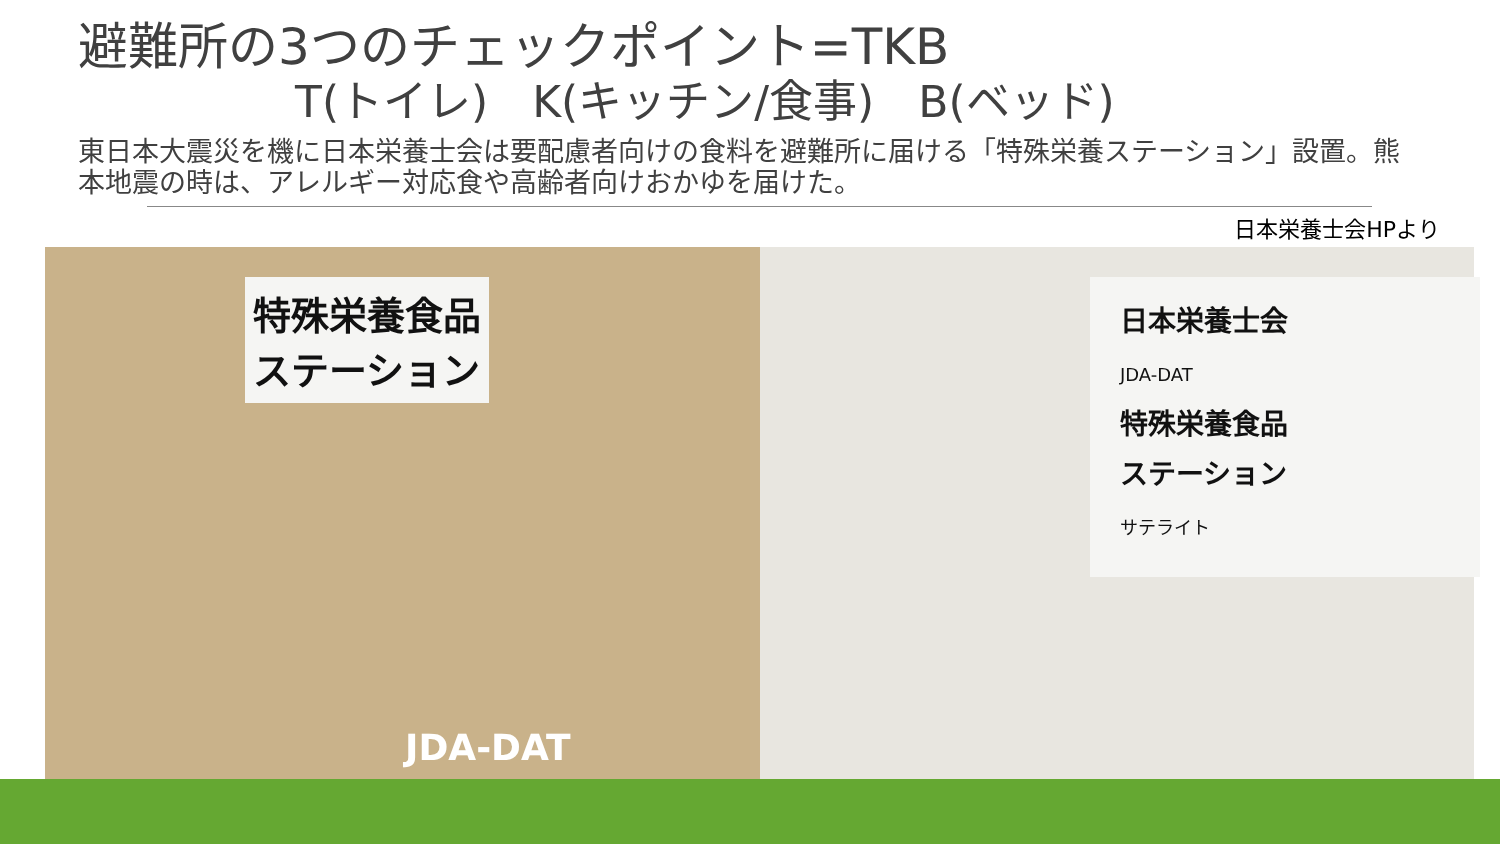避難所の3つのチェックポイント=TKB
T(トイレ)　K(キッチン/食事)　B(ベッド)
東日本大震災を機に日本栄養士会は要配慮者向けの食料を避難所に届ける「特殊栄養ステーション」設置。熊本地震の時は、アレルギー対応食や高齢者向けおかゆを届けた。
日本栄養士会HPより
特殊栄養食品
ステーション
JDA-DAT
日本栄養士会
JDA-DAT
特殊栄養食品
ステーション
サテライト